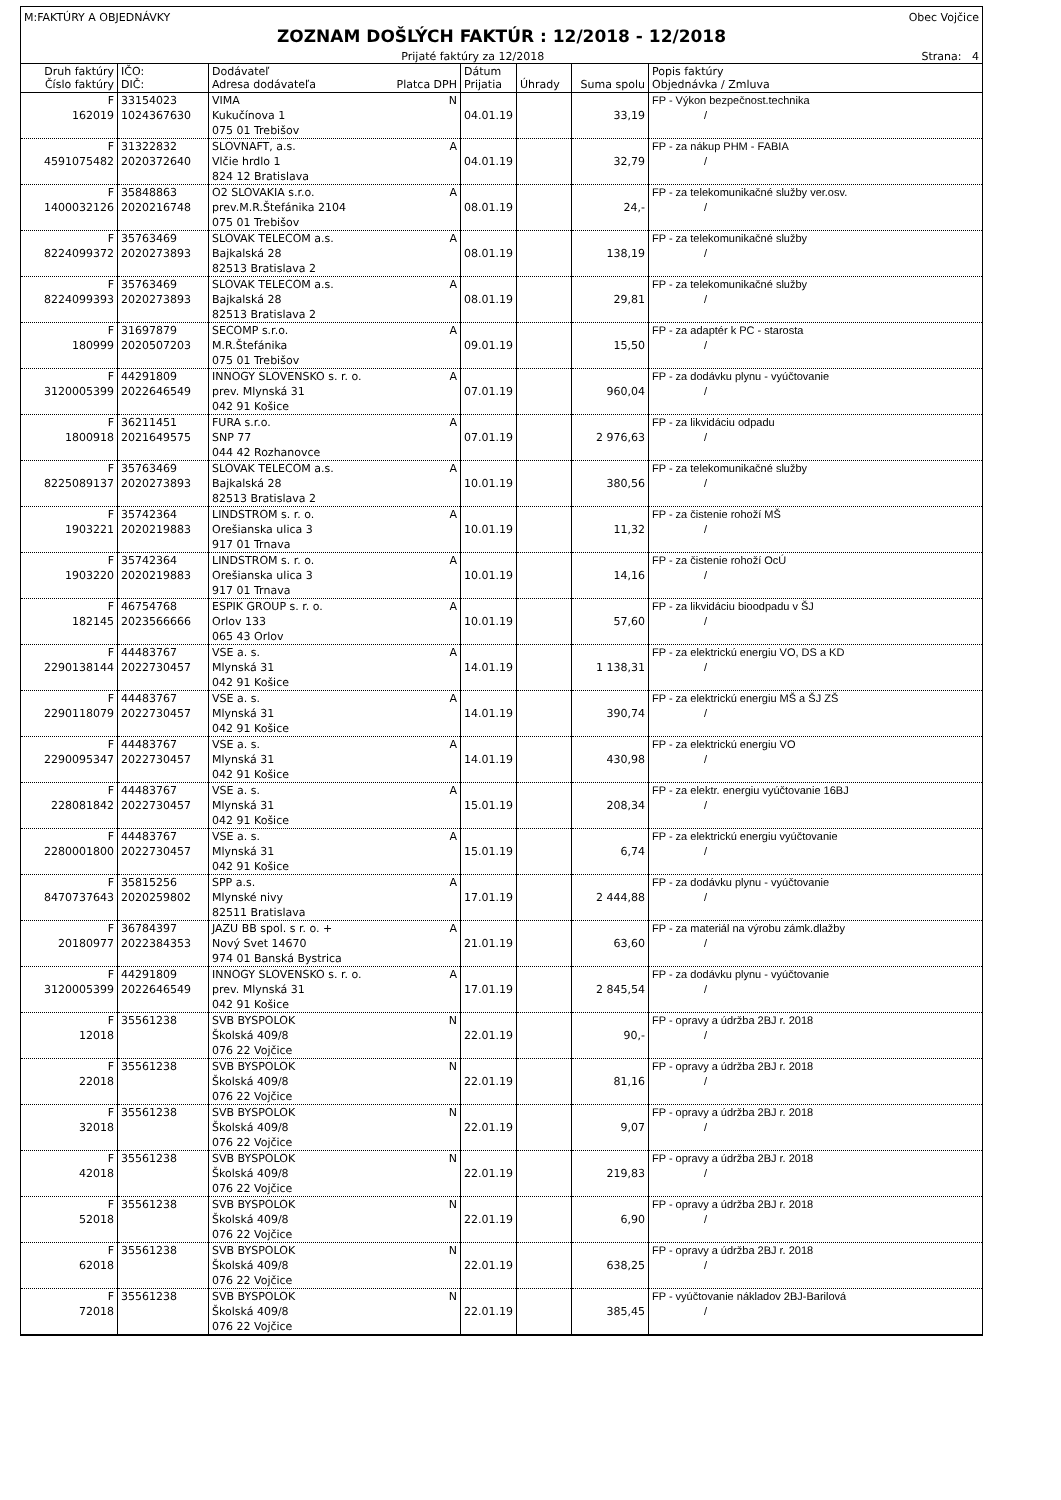M:FAKTÚRY A OBJEDNÁVKY Obec Vojčice
ZOZNAM DOŠLÝCH FAKTÚR : 12/2018 - 12/2018
Prijaté faktúry za 12/2018 Strana: 4
| Druh faktúry Číslo faktúry | IČO: DIČ: | Dodávateľ Adresa dodávateľa Platca DPH | Dátum Prijatia | Úhrady | Suma spolu | Popis faktúry Objednávka / Zmluva |
| --- | --- | --- | --- | --- | --- | --- |
| F 162019 | 33154023 1024367630 | VIMA N Kukučínova 1 075 01 Trebišov | 04.01.19 | | 33,19 | FP - Výkon bezpečnost.technika / |
| F 4591075482 | 31322832 2020372640 | SLOVNAFT, a.s. A Vlčie hrdlo 1 824 12 Bratislava | 04.01.19 | | 32,79 | FP - za nákup PHM - FABIA / |
| F 1400032126 | 35848863 2020216748 | O2 SLOVAKIA s.r.o. A prev.M.R.Štefánika 2104 075 01 Trebišov | 08.01.19 | | 24,- | FP - za telekomunikačné služby ver.osv. / |
| F 8224099372 | 35763469 2020273893 | SLOVAK TELECOM a.s. A Bajkalská 28 82513 Bratislava 2 | 08.01.19 | | 138,19 | FP - za telekomunikačné služby / |
| F 8224099393 | 35763469 2020273893 | SLOVAK TELECOM a.s. A Bajkalská 28 82513 Bratislava 2 | 08.01.19 | | 29,81 | FP - za telekomunikačné služby / |
| F 180999 | 31697879 2020507203 | SECOMP s.r.o. A M.R.Štefánika 075 01 Trebišov | 09.01.19 | | 15,50 | FP - za adaptér k PC - starosta / |
| F 3120005399 | 44291809 2022646549 | INNOGY SLOVENSKO s. r. o. A prev. Mlynská 31 042 91 Košice | 07.01.19 | | 960,04 | FP - za dodávku plynu - vyúčtovanie / |
| F 1800918 | 36211451 2021649575 | FURA s.r.o. A SNP 77 044 42 Rozhanovce | 07.01.19 | | 2 976,63 | FP - za likvidáciu odpadu / |
| F 8225089137 | 35763469 2020273893 | SLOVAK TELECOM a.s. A Bajkalská 28 82513 Bratislava 2 | 10.01.19 | | 380,56 | FP - za telekomunikačné služby / |
| F 1903221 | 35742364 2020219883 | LINDSTROM s. r. o. A Orešianska ulica 3 917 01 Trnava | 10.01.19 | | 11,32 | FP - za čistenie rohoží MŠ / |
| F 1903220 | 35742364 2020219883 | LINDSTROM s. r. o. A Orešianska ulica 3 917 01 Trnava | 10.01.19 | | 14,16 | FP - za čistenie rohoží OcÚ / |
| F 182145 | 46754768 2023566666 | ESPIK GROUP s. r. o. A Orlov 133 065 43 Orlov | 10.01.19 | | 57,60 | FP - za likvidáciu bioodpadu v ŠJ / |
| F 2290138144 | 44483767 2022730457 | VSE a. s. A Mlynská 31 042 91 Košice | 14.01.19 | | 1 138,31 | FP - za elektrickú energiu VO, DS a KD / |
| F 2290118079 | 44483767 2022730457 | VSE a. s. A Mlynská 31 042 91 Košice | 14.01.19 | | 390,74 | FP - za elektrickú energiu MŠ a ŠJ ZŠ / |
| F 2290095347 | 44483767 2022730457 | VSE a. s. A Mlynská 31 042 91 Košice | 14.01.19 | | 430,98 | FP - za elektrickú energiu VO / |
| F 228081842 | 44483767 2022730457 | VSE a. s. A Mlynská 31 042 91 Košice | 15.01.19 | | 208,34 | FP - za elektr. energiu vyúčtovanie 16BJ / |
| F 2280001800 | 44483767 2022730457 | VSE a. s. A Mlynská 31 042 91 Košice | 15.01.19 | | 6,74 | FP - za elektrickú energiu vyúčtovanie / |
| F 8470737643 | 35815256 2020259802 | SPP a.s. A Mlynské nivy 82511 Bratislava | 17.01.19 | | 2 444,88 | FP - za dodávku plynu - vyúčtovanie / |
| F 20180977 | 36784397 2022384353 | JAZU BB spol. s r. o. + A Nový Svet 14670 974 01 Banská Bystrica | 21.01.19 | | 63,60 | FP - za materiál na výrobu zámk.dlažby / |
| F 3120005399 | 44291809 2022646549 | INNOGY SLOVENSKO s. r. o. A prev. Mlynská 31 042 91 Košice | 17.01.19 | | 2 845,54 | FP - za dodávku plynu - vyúčtovanie / |
| F 12018 | 35561238 | SVB BYSPOLOK N Školská 409/8 076 22 Vojčice | 22.01.19 | | 90,- | FP - opravy a údržba 2BJ r. 2018 / |
| F 22018 | 35561238 | SVB BYSPOLOK N Školská 409/8 076 22 Vojčice | 22.01.19 | | 81,16 | FP - opravy a údržba 2BJ r. 2018 / |
| F 32018 | 35561238 | SVB BYSPOLOK N Školská 409/8 076 22 Vojčice | 22.01.19 | | 9,07 | FP - opravy a údržba 2BJ r. 2018 / |
| F 42018 | 35561238 | SVB BYSPOLOK N Školská 409/8 076 22 Vojčice | 22.01.19 | | 219,83 | FP - opravy a údržba 2BJ r. 2018 / |
| F 52018 | 35561238 | SVB BYSPOLOK N Školská 409/8 076 22 Vojčice | 22.01.19 | | 6,90 | FP - opravy a údržba 2BJ r. 2018 / |
| F 62018 | 35561238 | SVB BYSPOLOK N Školská 409/8 076 22 Vojčice | 22.01.19 | | 638,25 | FP - opravy a údržba 2BJ r. 2018 / |
| F 72018 | 35561238 | SVB BYSPOLOK N Školská 409/8 076 22 Vojčice | 22.01.19 | | 385,45 | FP - vyúčtovanie nákladov 2BJ-Barilová / |